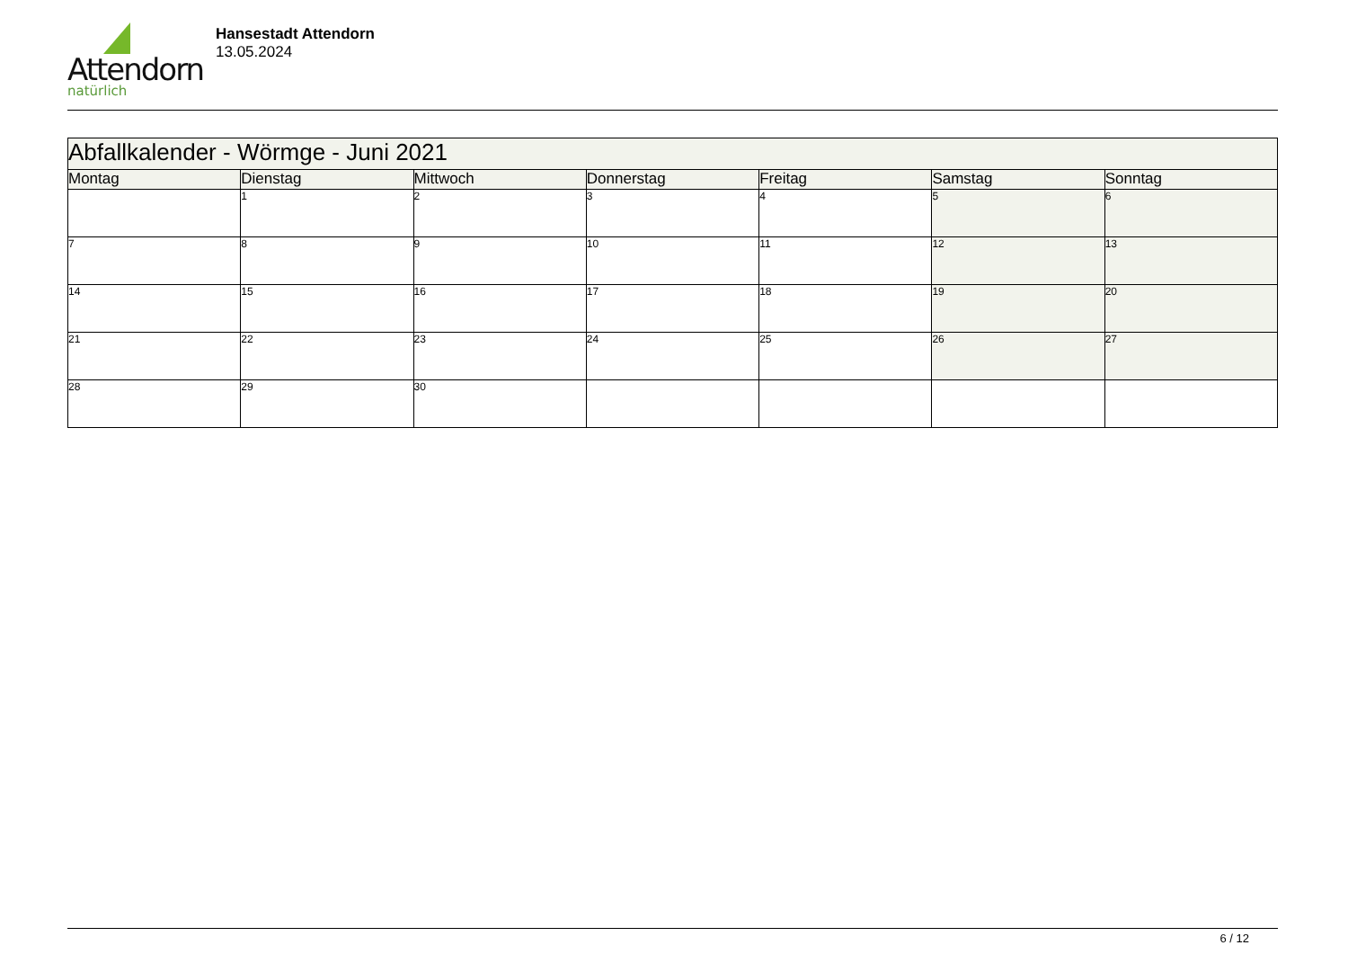Attendorn
natürlich
Hansestadt Attendorn
13.05.2024
| Abfallkalender - Wörmge - Juni 2021 | | | | | | |
| Montag | Dienstag | Mittwoch | Donnerstag | Freitag | Samstag | Sonntag |
| | 1 | 2 | 3 | 4 | 5 | 6 |
| 7 | 8 | 9 | 10 | 11 | 12 | 13 |
| 14 | 15 | 16 | 17 | 18 | 19 | 20 |
| 21 | 22 | 23 | 24 | 25 | 26 | 27 |
| 28 | 29 | 30 | | | | |
6 / 12